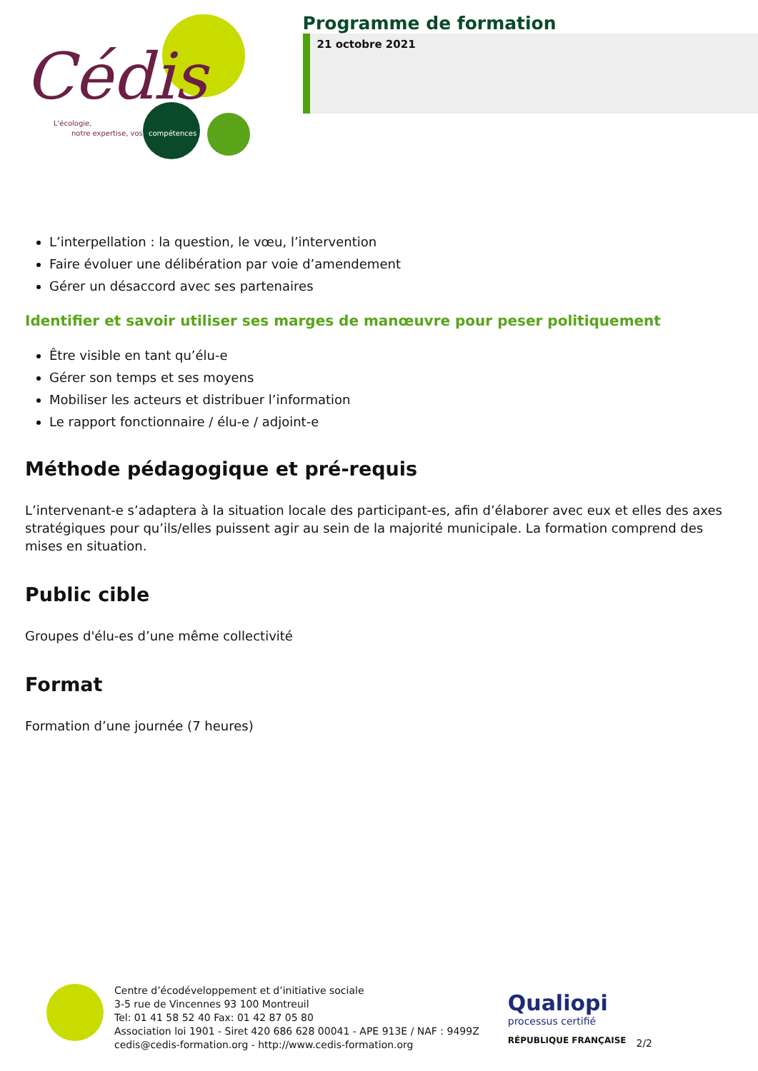Cédis
L'écologie,
notre expertise, vos
compétences
Programme de formation
21 octobre 2021
L’interpellation : la question, le vœu, l’intervention
Faire évoluer une délibération par voie d’amendement
Gérer un désaccord avec ses partenaires
Identifier et savoir utiliser ses marges de manœuvre pour peser politiquement
Être visible en tant qu’élu-e
Gérer son temps et ses moyens
Mobiliser les acteurs et distribuer l’information
Le rapport fonctionnaire / élu-e / adjoint-e
Méthode pédagogique et pré-requis
L’intervenant-e s’adaptera à la situation locale des participant-es, afin d’élaborer avec eux et elles des axes stratégiques pour qu’ils/elles puissent agir au sein de la majorité municipale. La formation comprend des mises en situation.
Public cible
Groupes d'élu-es d’une même collectivité
Format
Formation d’une journée (7 heures)
Centre d’écodéveloppement et d’initiative sociale
3-5 rue de Vincennes 93 100 Montreuil
Tel: 01 41 58 52 40 Fax: 01 42 87 05 80
Association loi 1901 - Siret 420 686 628 00041 - APE 913E / NAF : 9499Z
cedis@cedis-formation.org - http://www.cedis-formation.org
Qualiopi
processus certifié
RÉPUBLIQUE FRANÇAISE
2/2